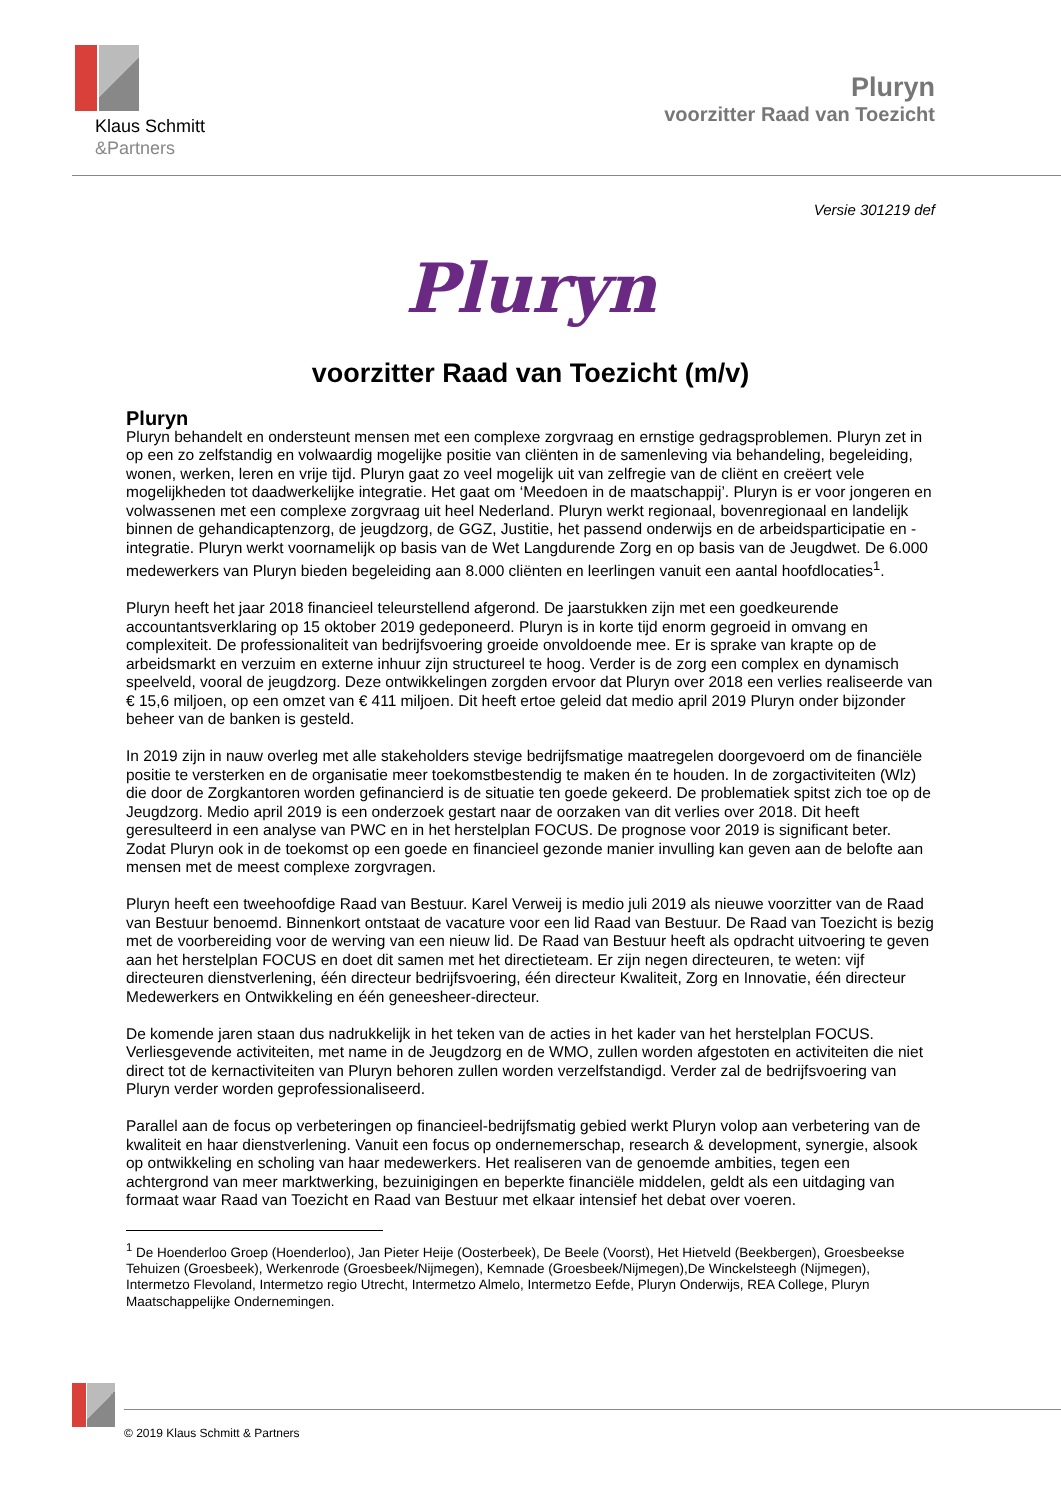Klaus Schmitt
&Partners
Pluryn
voorzitter Raad van Toezicht
Versie 301219 def
Pluryn
voorzitter Raad van Toezicht (m/v)
Pluryn
Pluryn behandelt en ondersteunt mensen met een complexe zorgvraag en ernstige gedragsproblemen. Pluryn zet in op een zo zelfstandig en volwaardig mogelijke positie van cliënten in de samenleving via behandeling, begeleiding, wonen, werken, leren en vrije tijd. Pluryn gaat zo veel mogelijk uit van zelfregie van de cliënt en creëert vele mogelijkheden tot daadwerkelijke integratie. Het gaat om ‘Meedoen in de maatschappij’. Pluryn is er voor jongeren en volwassenen met een complexe zorgvraag uit heel Nederland. Pluryn werkt regionaal, bovenregionaal en landelijk binnen de gehandicaptenzorg, de jeugdzorg, de GGZ, Justitie, het passend onderwijs en de arbeidsparticipatie en -integratie. Pluryn werkt voornamelijk op basis van de Wet Langdurende Zorg en op basis van de Jeugdwet. De 6.000 medewerkers van Pluryn bieden begeleiding aan 8.000 cliënten en leerlingen vanuit een aantal hoofdlocaties<sup>1</sup>.
Pluryn heeft het jaar 2018 financieel teleurstellend afgerond. De jaarstukken zijn met een goedkeurende accountantsverklaring op 15 oktober 2019 gedeponeerd. Pluryn is in korte tijd enorm gegroeid in omvang en complexiteit. De professionaliteit van bedrijfsvoering groeide onvoldoende mee. Er is sprake van krapte op de arbeidsmarkt en verzuim en externe inhuur zijn structureel te hoog. Verder is de zorg een complex en dynamisch speelveld, vooral de jeugdzorg. Deze ontwikkelingen zorgden ervoor dat Pluryn over 2018 een verlies realiseerde van € 15,6 miljoen, op een omzet van € 411 miljoen. Dit heeft ertoe geleid dat medio april 2019 Pluryn onder bijzonder beheer van de banken is gesteld.
In 2019 zijn in nauw overleg met alle stakeholders stevige bedrijfsmatige maatregelen doorgevoerd om de financiële positie te versterken en de organisatie meer toekomstbestendig te maken én te houden. In de zorgactiviteiten (Wlz) die door de Zorgkantoren worden gefinancierd is de situatie ten goede gekeerd. De problematiek spitst zich toe op de Jeugdzorg. Medio april 2019 is een onderzoek gestart naar de oorzaken van dit verlies over 2018. Dit heeft geresulteerd in een analyse van PWC en in het herstelplan FOCUS. De prognose voor 2019 is significant beter. Zodat Pluryn ook in de toekomst op een goede en financieel gezonde manier invulling kan geven aan de belofte aan mensen met de meest complexe zorgvragen.
Pluryn heeft een tweehoofdige Raad van Bestuur. Karel Verweij is medio juli 2019 als nieuwe voorzitter van de Raad van Bestuur benoemd. Binnenkort ontstaat de vacature voor een lid Raad van Bestuur. De Raad van Toezicht is bezig met de voorbereiding voor de werving van een nieuw lid. De Raad van Bestuur heeft als opdracht uitvoering te geven aan het herstelplan FOCUS en doet dit samen met het directieteam. Er zijn negen directeuren, te weten: vijf directeuren dienstverlening, één directeur bedrijfsvoering, één directeur Kwaliteit, Zorg en Innovatie, één directeur Medewerkers en Ontwikkeling en één geneesheer-directeur.
De komende jaren staan dus nadrukkelijk in het teken van de acties in het kader van het herstelplan FOCUS. Verliesgevende activiteiten, met name in de Jeugdzorg en de WMO, zullen worden afgestoten en activiteiten die niet direct tot de kernactiviteiten van Pluryn behoren zullen worden verzelfstandigd. Verder zal de bedrijfsvoering van Pluryn verder worden geprofessionaliseerd.
Parallel aan de focus op verbeteringen op financieel-bedrijfsmatig gebied werkt Pluryn volop aan verbetering van de kwaliteit en haar dienstverlening. Vanuit een focus op ondernemerschap, research & development, synergie, alsook op ontwikkeling en scholing van haar medewerkers. Het realiseren van de genoemde ambities, tegen een achtergrond van meer marktwerking, bezuinigingen en beperkte financiële middelen, geldt als een uitdaging van formaat waar Raad van Toezicht en Raad van Bestuur met elkaar intensief het debat over voeren.
<sup>1</sup> De Hoenderloo Groep (Hoenderloo), Jan Pieter Heije (Oosterbeek), De Beele (Voorst), Het Hietveld (Beekbergen), Groesbeekse Tehuizen (Groesbeek), Werkenrode (Groesbeek/Nijmegen), Kemnade (Groesbeek/Nijmegen),De Winckelsteegh (Nijmegen), Intermetzo Flevoland, Intermetzo regio Utrecht, Intermetzo Almelo, Intermetzo Eefde, Pluryn Onderwijs, REA College, Pluryn Maatschappelijke Ondernemingen.
© 2019 Klaus Schmitt & Partners